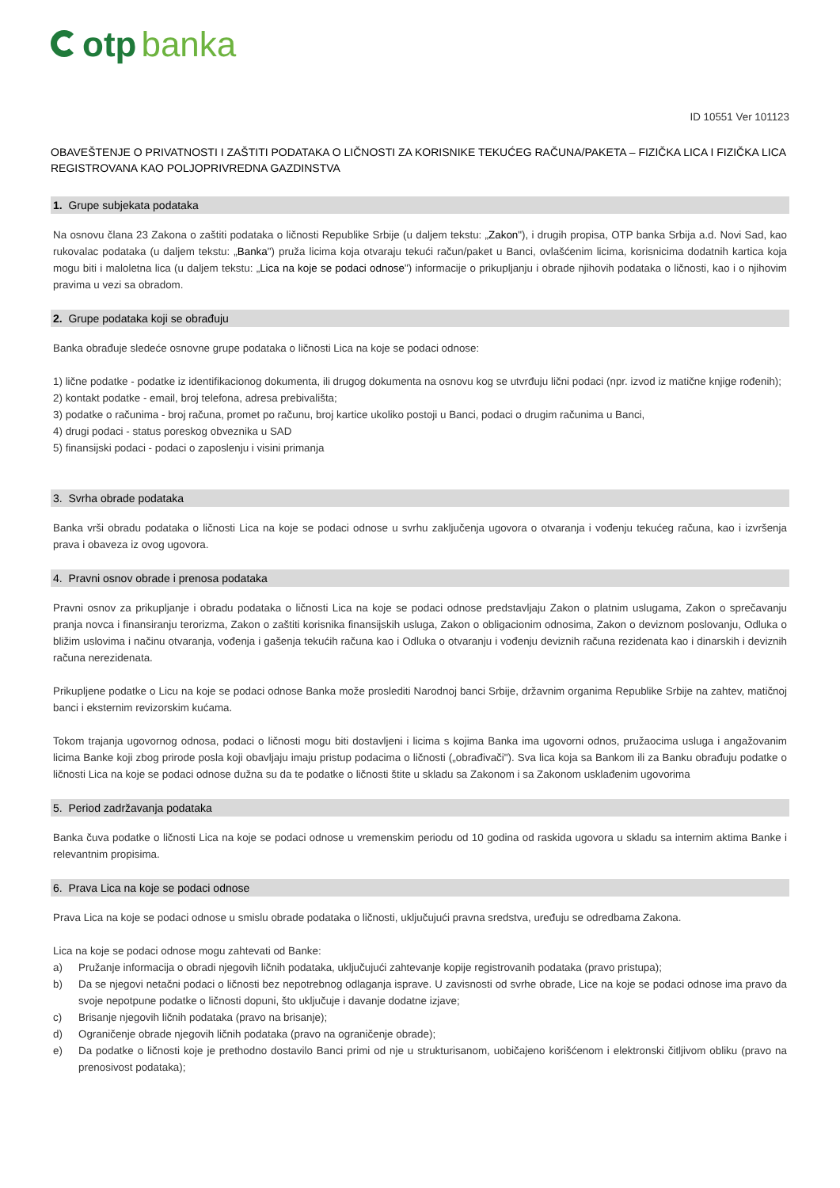otp banka
ID 10551 Ver 101123
OBAVEŠTENJE O PRIVATNOSTI I ZAŠTITI PODATAKA O LIČNOSTI ZA KORISNIKE TEKUĆEG RAČUNA/PAKETA – FIZIČKA LICA I FIZIČKA LICA REGISTROVANA KAO POLJOPRIVREDNA GAZDINSTVA
1. Grupe subjekata podataka
Na osnovu člana 23 Zakona o zaštiti podataka o ličnosti Republike Srbije (u daljem tekstu: „Zakon"), i drugih propisa, OTP banka Srbija a.d. Novi Sad, kao rukovalac podataka (u daljem tekstu: „Banka") pruža licima koja otvaraju tekući račun/paket u Banci, ovlašćenim licima, korisnicima dodatnih kartica koja mogu biti i maloletna lica (u daljem tekstu: „Lica na koje se podaci odnose") informacije o prikupljanju i obrade njihovih podataka o ličnosti, kao i o njihovim pravima u vezi sa obradom.
2. Grupe podataka koji se obrađuju
Banka obrađuje sledeće osnovne grupe podataka o ličnosti Lica na koje se podaci odnose:
1) lične podatke - podatke iz identifikacionog dokumenta, ili drugog dokumenta na osnovu kog se utvrđuju lični podaci (npr. izvod iz matične knjige rođenih);
2) kontakt podatke - email, broj telefona, adresa prebivališta;
3) podatke o računima - broj računa, promet po računu, broj kartice ukoliko postoji u Banci, podaci o drugim računima u Banci,
4) drugi podaci - status poreskog obveznika u SAD
5) finansijski podaci - podaci o zaposlenju i visini primanja
3. Svrha obrade podataka
Banka vrši obradu podataka o ličnosti Lica na koje se podaci odnose u svrhu zaključenja ugovora o otvaranja i vođenju tekućeg računa, kao i izvršenja prava i obaveza iz ovog ugovora.
4. Pravni osnov obrade i prenosa podataka
Pravni osnov za prikupljanje i obradu podataka o ličnosti Lica na koje se podaci odnose predstavljaju Zakon o platnim uslugama, Zakon o sprečavanju pranja novca i finansiranju terorizma, Zakon o zaštiti korisnika finansijskih usluga, Zakon o obligacionim odnosima, Zakon o deviznom poslovanju, Odluka o bližim uslovima i načinu otvaranja, vođenja i gašenja tekućih računa kao i Odluka o otvaranju i vođenju deviznih računa rezidenata kao i dinarskih i deviznih računa nerezidenata.
Prikupljene podatke o Licu na koje se podaci odnose Banka može proslediti Narodnoj banci Srbije, državnim organima Republike Srbije na zahtev, matičnoj banci i eksternim revizorskim kućama.
Tokom trajanja ugovornog odnosa, podaci o ličnosti mogu biti dostavljeni i licima s kojima Banka ima ugovorni odnos, pružaocima usluga i angažovanim licima Banke koji zbog prirode posla koji obavljaju imaju pristup podacima o ličnosti („obrađivači"). Sva lica koja sa Bankom ili za Banku obrađuju podatke o ličnosti Lica na koje se podaci odnose dužna su da te podatke o ličnosti štite u skladu sa Zakonom i sa Zakonom usklađenim ugovorima
5. Period zadržavanja podataka
Banka čuva podatke o ličnosti Lica na koje se podaci odnose u vremenskim periodu od 10 godina od raskida ugovora u skladu sa internim aktima Banke i relevantnim propisima.
6. Prava Lica na koje se podaci odnose
Prava Lica na koje se podaci odnose u smislu obrade podataka o ličnosti, uključujući pravna sredstva, uređuju se odredbama Zakona.
Lica na koje se podaci odnose mogu zahtevati od Banke:
a) Pružanje informacija o obradi njegovih ličnih podataka, uključujući zahtevanje kopije registrovanih podataka (pravo pristupa);
b) Da se njegovi netačni podaci o ličnosti bez nepotrebnog odlaganja isprave. U zavisnosti od svrhe obrade, Lice na koje se podaci odnose ima pravo da svoje nepotpune podatke o ličnosti dopuni, što uključuje i davanje dodatne izjave;
c) Brisanje njegovih ličnih podataka (pravo na brisanje);
d) Ograničenje obrade njegovih ličnih podataka (pravo na ograničenje obrade);
e) Da podatke o ličnosti koje je prethodno dostavilo Banci primi od nje u strukturisanom, uobičajeno korišćenom i elektronski čitljivom obliku (pravo na prenosivost podataka);